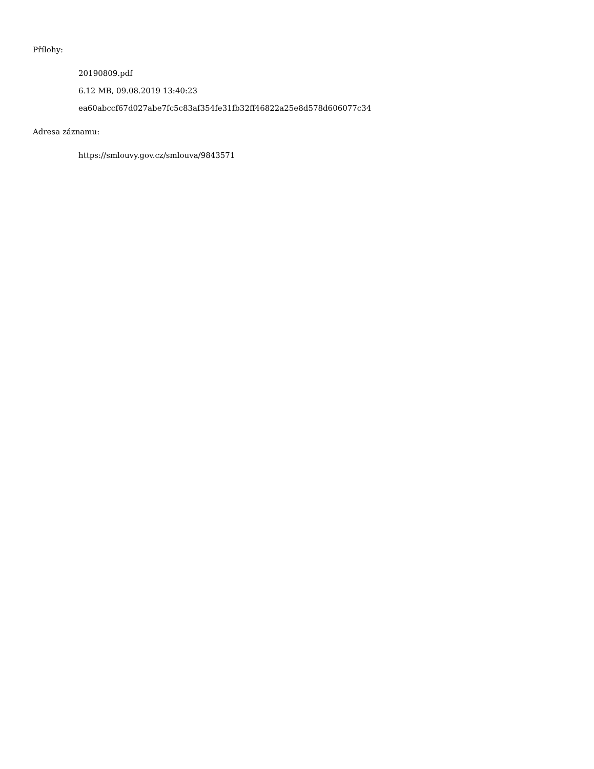Přílohy:
20190809.pdf
6.12 MB, 09.08.2019 13:40:23
ea60abccf67d027abe7fc5c83af354fe31fb32ff46822a25e8d578d606077c34
Adresa záznamu:
https://smlouvy.gov.cz/smlouva/9843571